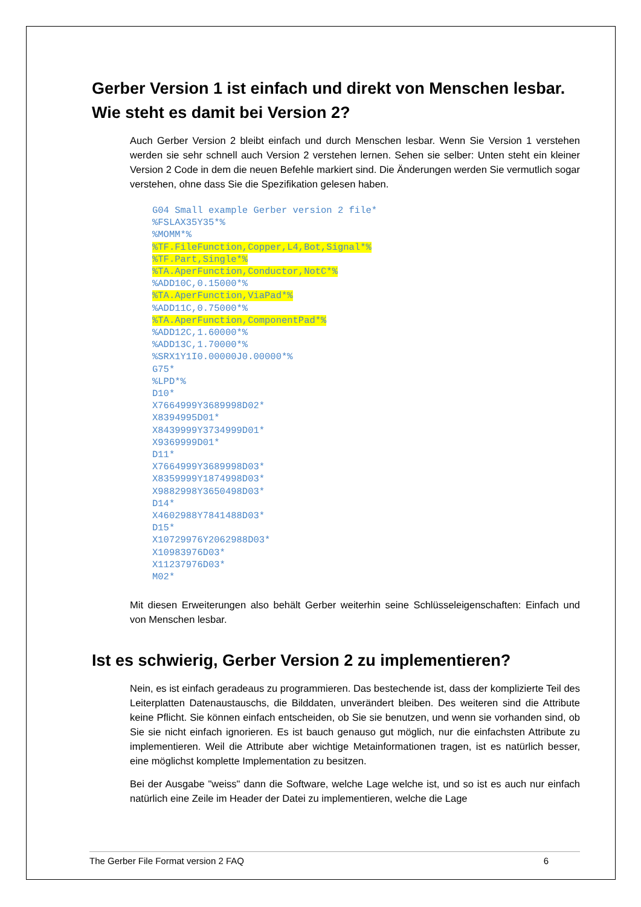Gerber Version 1 ist einfach und direkt von Menschen lesbar. Wie steht es damit bei Version 2?
Auch Gerber Version 2 bleibt einfach und durch Menschen lesbar. Wenn Sie Version 1 verstehen werden sie sehr schnell auch Version 2 verstehen lernen. Sehen sie selber: Unten steht ein kleiner Version 2 Code in dem die neuen Befehle markiert sind. Die Änderungen werden Sie vermutlich sogar verstehen, ohne dass Sie die Spezifikation gelesen haben.
G04 Small example Gerber version 2 file*
%FSLAX35Y35*%
%MOMM*%
%TF.FileFunction,Copper,L4,Bot,Signal*%
%TF.Part,Single*%
%TA.AperFunction,Conductor,NotC*%
%ADD10C,0.15000*%
%TA.AperFunction,ViaPad*%
%ADD11C,0.75000*%
%TA.AperFunction,ComponentPad*%
%ADD12C,1.60000*%
%ADD13C,1.70000*%
%SRX1Y1I0.00000J0.00000*%
G75*
%LPD*%
D10*
X7664999Y3689998D02*
X8394995D01*
X8439999Y3734999D01*
X9369999D01*
D11*
X7664999Y3689998D03*
X8359999Y1874998D03*
X9882998Y3650498D03*
D14*
X4602988Y7841488D03*
D15*
X10729976Y2062988D03*
X10983976D03*
X11237976D03*
M02*
Mit diesen Erweiterungen also behält Gerber weiterhin seine Schlüsseleigenschaften: Einfach und von Menschen lesbar.
Ist es schwierig, Gerber Version 2 zu implementieren?
Nein, es ist einfach geradeaus zu programmieren. Das bestechende ist, dass der komplizierte Teil des Leiterplatten Datenaustauschs, die Bilddaten, unverändert bleiben. Des weiteren sind die Attribute keine Pflicht. Sie können einfach entscheiden, ob Sie sie benutzen, und wenn sie vorhanden sind, ob Sie sie nicht einfach ignorieren. Es ist bauch genauso gut möglich, nur die einfachsten Attribute zu implementieren. Weil die Attribute aber wichtige Metainformationen tragen, ist es natürlich besser, eine möglichst komplette Implementation zu besitzen.
Bei der Ausgabe "weiss" dann die Software, welche Lage welche ist, und so ist es auch nur einfach natürlich eine Zeile im Header der Datei zu implementieren, welche die Lage
The Gerber File Format version 2 FAQ 6